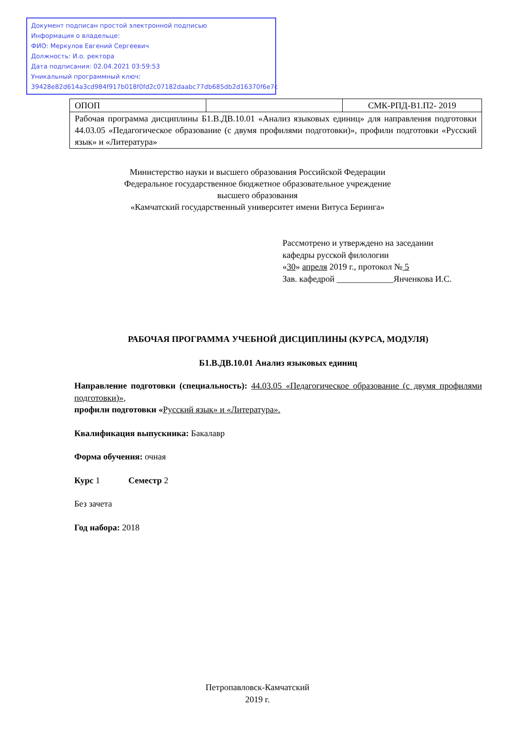Документ подписан простой электронной подписью
Информация о владельце:
ФИО: Меркулов Евгений Сергеевич
Должность: И.о. ректора
Дата подписания: 02.04.2021 03:59:53
Уникальный программный ключ:
39428e82d614a3cd984f917b018f0fd2c07182daabc77db685db2d16370f6e7c
| ОПОП | | СМК-РПД-В1.П2- 2019 |
| Рабочая программа дисциплины Б1.В.ДВ.10.01 «Анализ языковых единиц» для направления подготовки 44.03.05 «Педагогическое образование (с двумя профилями подготовки)», профили подготовки «Русский язык» и «Литература» | | |
Министерство науки и высшего образования Российской Федерации
Федеральное государственное бюджетное образовательное учреждение
высшего образования
«Камчатский государственный университет имени Витуса Беринга»
Рассмотрено и утверждено на заседании
кафедры русской филологии
«30» апреля 2019 г., протокол № 5
Зав. кафедрой _____________Янченкова И.С.
РАБОЧАЯ ПРОГРАММА УЧЕБНОЙ ДИСЦИПЛИНЫ (КУРСА, МОДУЛЯ)
Б1.В.ДВ.10.01 Анализ языковых единиц
Направление подготовки (специальность): 44.03.05 «Педагогическое образование (с двумя профилями подготовки)»,
профили подготовки «Русский язык» и «Литература».
Квалификация выпускника: Бакалавр
Форма обучения: очная
Курс 1 Семестр 2
Без зачета
Год набора: 2018
Петропавловск-Камчатский
2019 г.